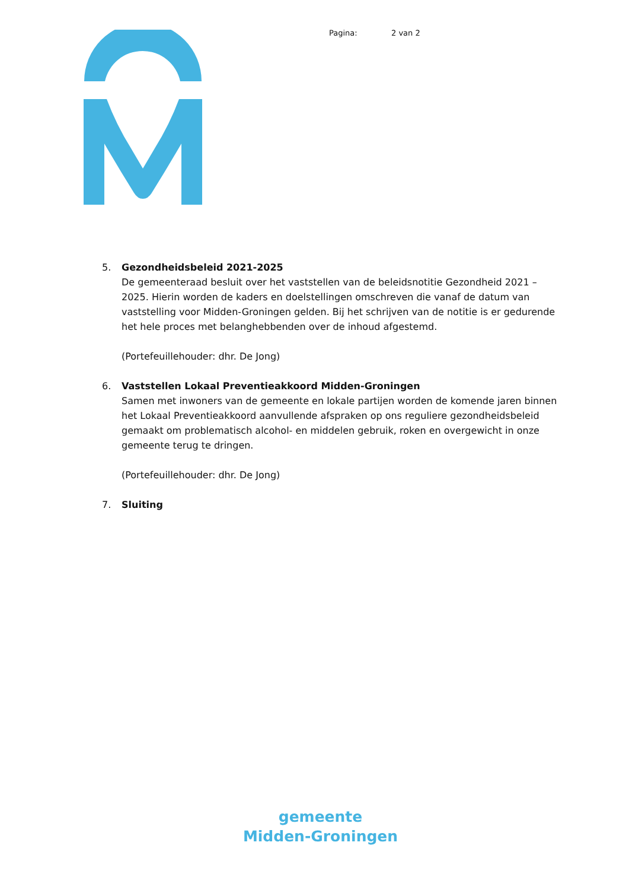Pagina: 2 van 2
5. Gezondheidsbeleid 2021-2025
De gemeenteraad besluit over het vaststellen van de beleidsnotitie Gezondheid 2021 – 2025. Hierin worden de kaders en doelstellingen omschreven die vanaf de datum van vaststelling voor Midden-Groningen gelden. Bij het schrijven van de notitie is er gedurende het hele proces met belanghebbenden over de inhoud afgestemd.
(Portefeuillehouder: dhr. De Jong)
6. Vaststellen Lokaal Preventieakkoord Midden-Groningen
Samen met inwoners van de gemeente en lokale partijen worden de komende jaren binnen het Lokaal Preventieakkoord aanvullende afspraken op ons reguliere gezondheidsbeleid gemaakt om problematisch alcohol- en middelen gebruik, roken en overgewicht in onze gemeente terug te dringen.
(Portefeuillehouder: dhr. De Jong)
7. Sluiting
gemeente
Midden-Groningen